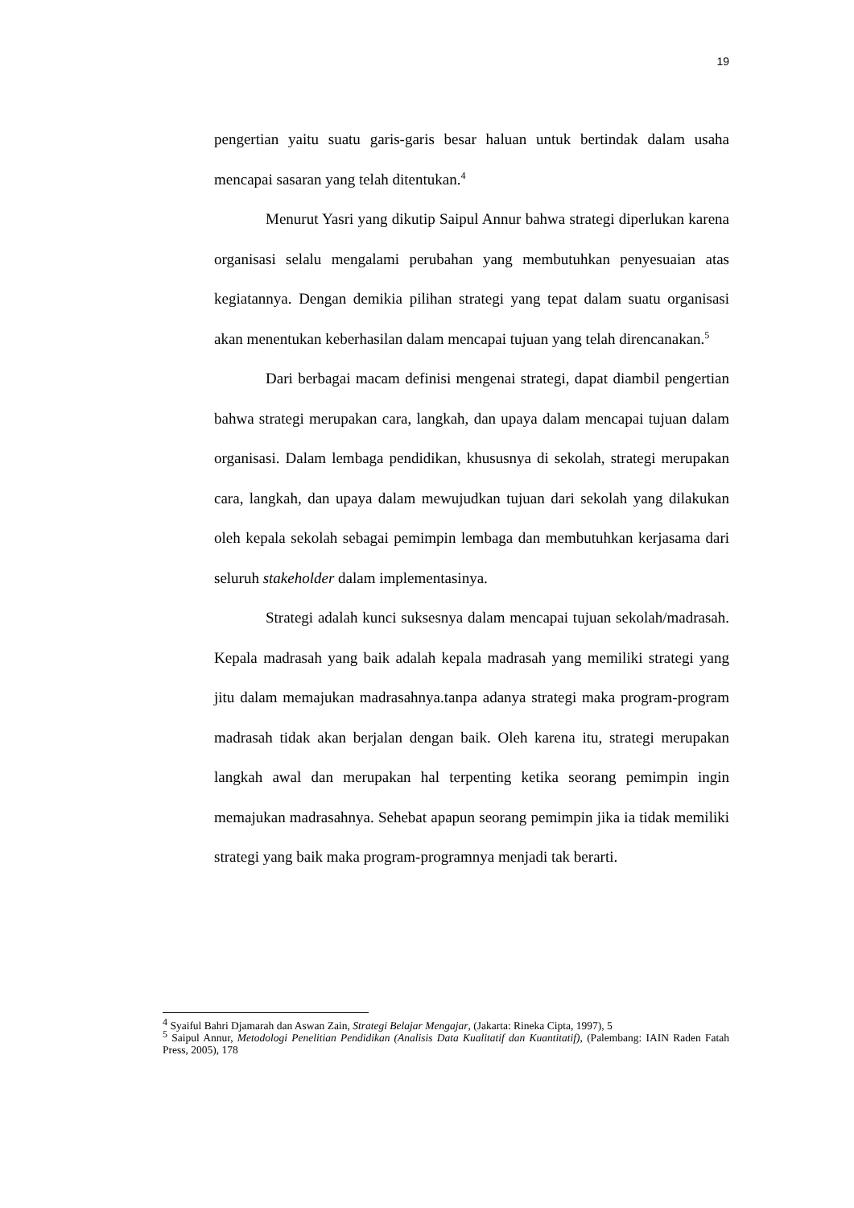19
pengertian yaitu suatu garis-garis besar haluan untuk bertindak dalam usaha mencapai sasaran yang telah ditentukan.<sup>4</sup>
Menurut Yasri yang dikutip Saipul Annur bahwa strategi diperlukan karena organisasi selalu mengalami perubahan yang membutuhkan penyesuaian atas kegiatannya. Dengan demikia pilihan strategi yang tepat dalam suatu organisasi akan menentukan keberhasilan dalam mencapai tujuan yang telah direncanakan.<sup>5</sup>
Dari berbagai macam definisi mengenai strategi, dapat diambil pengertian bahwa strategi merupakan cara, langkah, dan upaya dalam mencapai tujuan dalam organisasi. Dalam lembaga pendidikan, khususnya di sekolah, strategi merupakan cara, langkah, dan upaya dalam mewujudkan tujuan dari sekolah yang dilakukan oleh kepala sekolah sebagai pemimpin lembaga dan membutuhkan kerjasama dari seluruh stakeholder dalam implementasinya.
Strategi adalah kunci suksesnya dalam mencapai tujuan sekolah/madrasah. Kepala madrasah yang baik adalah kepala madrasah yang memiliki strategi yang jitu dalam memajukan madrasahnya.tanpa adanya strategi maka program-program madrasah tidak akan berjalan dengan baik. Oleh karena itu, strategi merupakan langkah awal dan merupakan hal terpenting ketika seorang pemimpin ingin memajukan madrasahnya. Sehebat apapun seorang pemimpin jika ia tidak memiliki strategi yang baik maka program-programnya menjadi tak berarti.
<sup>4</sup> Syaiful Bahri Djamarah dan Aswan Zain, Strategi Belajar Mengajar, (Jakarta: Rineka Cipta, 1997), 5
<sup>5</sup> Saipul Annur, Metodologi Penelitian Pendidikan (Analisis Data Kualitatif dan Kuantitatif), (Palembang: IAIN Raden Fatah Press, 2005), 178